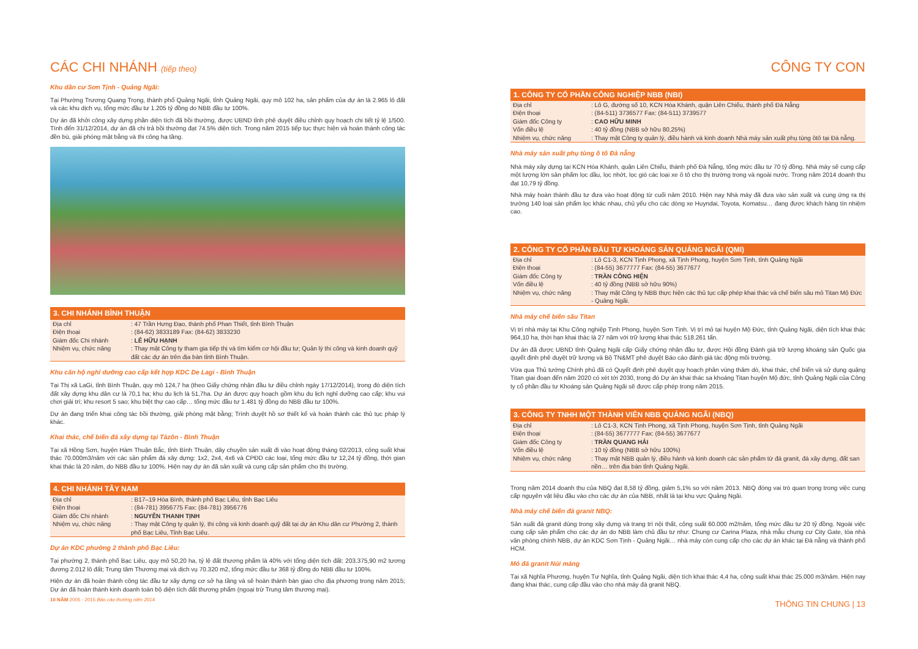CÁC CHI NHÁNH (tiếp theo)
Khu dân cư Sơn Tịnh - Quảng Ngãi:
Tại Phường Trương Quang Trọng, thành phố Quảng Ngãi, tỉnh Quảng Ngãi, quy mô 102 ha, sản phẩm của dự án là 2.965 lô đất và các khu dịch vụ, tổng mức đầu tư 1.205 tỷ đồng do NBB đầu tư 100%.
Dự án đã khởi công xây dựng phần diện tích đã bồi thường, được UBND tỉnh phê duyệt điều chỉnh quy hoạch chi tiết tỷ lệ 1/500. Tính đến 31/12/2014, dự án đã chi trả bồi thường đạt 74.5% diện tích. Trong năm 2015 tiếp tục thực hiện và hoàn thành công tác đền bù, giải phóng mặt bằng và thi công hạ tầng.
3. CHI NHÁNH BÌNH THUẬN
| Địa chỉ | : 47 Trần Hưng Đạo, thành phố Phan Thiết, tỉnh Bình Thuận |
| Điện thoại | : (84-62) 3833189 Fax: (84-62) 3833230 |
| Giám đốc Chi nhánh | : LÊ HỮU HẠNH |
| Nhiệm vụ, chức năng | : Thay mặt Công ty tham gia tiếp thị và tìm kiếm cơ hội đầu tư; Quản lý thi công và kinh doanh quỹ đất các dự án trên địa bàn tỉnh Bình Thuận. |
Khu căn hộ nghỉ dưỡng cao cấp kết hợp KDC De Lagi - Bình Thuận
Tại Thị xã LaGi, tỉnh Bình Thuận, quy mô 124,7 ha (theo Giấy chứng nhận đầu tư điều chỉnh ngày 17/12/2014), trong đó diện tích đất xây dựng khu dân cư là 70,1 ha; khu du lịch là 51,7ha. Dự án được quy hoạch gồm khu du lịch nghỉ dưỡng cao cấp; khu vui chơi giải trí; khu resort 5 sao; khu biệt thự cao cấp… tổng mức đầu tư 1.481 tỷ đồng do NBB đầu tư 100%.
Dự án đang triển khai công tác bồi thường, giải phóng mặt bằng; Trình duyệt hồ sơ thiết kế và hoàn thành các thủ tục pháp lý khác.
Khai thác, chế biến đá xây dựng tại Tàzôn - Bình Thuận
Tại xã Hồng Sơn, huyện Hàm Thuận Bắc, tỉnh Bình Thuận, dây chuyền sản xuất đi vào hoạt động tháng 02/2013, công suất khai thác 70.000m3/năm với các sản phẩm đá xây dựng: 1x2, 2x4, 4x6 và CPĐD các loại, tổng mức đầu tư 12,24 tỷ đồng, thời gian khai thác là 20 năm, do NBB đầu tư 100%. Hiện nay dự án đã sản xuất và cung cấp sản phẩm cho thị trường.
4. CHI NHÁNH TÂY NAM
| Địa chỉ | : B17–19 Hòa Bình, thành phố Bạc Liêu, tỉnh Bạc Liêu |
| Điện thoại | : (84-781) 3956775 Fax: (84-781) 3956776 |
| Giám đốc Chi nhánh | : NGUYỄN THANH TỊNH |
| Nhiệm vụ, chức năng | : Thay mặt Công ty quản lý, thi công và kinh doanh quỹ đất tại dự án Khu dân cư Phường 2, thành phố Bạc Liêu, Tỉnh Bạc Liêu. |
Dự án KDC phường 2 thành phố Bạc Liêu:
Tại phường 2, thành phố Bạc Liêu, quy mô 50,20 ha, tỷ lệ đất thương phẩm là 40% với tổng diện tích đất: 203.375,90 m2 tương đương 2.012 lô đất; Trung tâm Thương mại và dịch vụ 70.320 m2, tổng mức đầu tư 368 tỷ đồng do NBB đầu tư 100%.
Hiện dự án đã hoàn thành công tác đầu tư xây dựng cơ sở hạ tầng và sẽ hoàn thành bàn giao cho địa phương trong năm 2015; Dự án đã hoàn thành kinh doanh toàn bộ diện tích đất thương phẩm (ngoại trừ Trung tâm thương mại).
10 NĂM 2005 - 2015 Báo cáo thường niên 2014
CÔNG TY CON
1. CÔNG TY CỔ PHẦN CÔNG NGHIỆP NBB (NBI)
| Địa chỉ | : Lô G, đường số 10, KCN Hòa Khánh, quận Liên Chiểu, thành phố Đà Nẵng |
| Điện thoại | : (84-511) 3736577 Fax: (84-511) 3739577 |
| Giám đốc Công ty | : CAO HỮU MINH |
| Vốn điều lệ | : 40 tỷ đồng (NBB sở hữu 80,25%) |
| Nhiệm vụ, chức năng | : Thay mặt Công ty quản lý, điều hành và kinh doanh Nhà máy sản xuất phụ tùng ôtô tại Đà nẵng. |
Nhà máy sản xuất phụ tùng ô tô Đà nẵng
Nhà máy xây dựng tại KCN Hòa Khánh, quận Liên Chiểu, thành phố Đà Nẵng, tổng mức đầu tư 70 tỷ đồng. Nhà máy sẽ cung cấp một lượng lớn sản phẩm lọc dầu, lọc nhớt, lọc gió các loại xe ô tô cho thị trường trong và ngoài nước. Trong năm 2014 doanh thu đạt 10,79 tỷ đồng.
Nhà máy hoàn thành đầu tư đưa vào hoạt động từ cuối năm 2010. Hiện nay Nhà máy đã đưa vào sản xuất và cung ứng ra thị trường 140 loại sản phẩm lọc khác nhau, chủ yếu cho các dòng xe Huyndai, Toyota, Komatsu… đang được khách hàng tín nhiệm cao.
2. CÔNG TY CỔ PHẦN ĐẦU TƯ KHOÁNG SẢN QUẢNG NGÃI (QMI)
| Địa chỉ | : Lô C1-3, KCN Tịnh Phong, xã Tịnh Phong, huyện Sơn Tịnh, tỉnh Quảng Ngãi |
| Điện thoại | : (84-55) 3677777 Fax: (84-55) 3677677 |
| Giám đốc Công ty | : TRẦN CÔNG HIỆN |
| Vốn điều lệ | : 40 tỷ đồng (NBB sở hữu 90%) |
| Nhiệm vụ, chức năng | : Thay mặt Công ty NBB thực hiện các thủ tục cấp phép khai thác và chế biến sâu mỏ Titan Mộ Đức - Quảng Ngãi. |
Nhà máy chế biến sâu Titan
Vị trí nhà máy tại Khu Công nghiệp Tịnh Phong, huyện Sơn Tịnh. Vị trí mỏ tại huyện Mộ Đức, tỉnh Quảng Ngãi, diện tích khai thác 964,10 ha, thời hạn khai thác là 27 năm với trữ lượng khai thác 518.261 tấn.
Dự án đã được UBND tỉnh Quảng Ngãi cấp Giấy chứng nhận đầu tư, được Hội đồng Đánh giá trữ lượng khoáng sản Quốc gia quyết định phê duyệt trữ lượng và Bộ TN&MT phê duyệt Báo cáo đánh giá tác động môi trường.
Vừa qua Thủ tướng Chính phủ đã có Quyết định phê duyệt quy hoạch phân vùng thăm dò, khai thác, chế biến và sử dụng quặng Titan giai đoạn đến năm 2020 có xét tới 2030, trong đó Dự án khai thác sa khoáng Titan huyện Mộ đức, tỉnh Quảng Ngãi của Công ty cổ phần đầu tư Khoáng sản Quảng Ngãi sẽ được cấp phép trong năm 2015.
3. CÔNG TY TNHH MỘT THÀNH VIÊN NBB QUẢNG NGÃI (NBQ)
| Địa chỉ | : Lô C1-3, KCN Tịnh Phong, xã Tịnh Phong, huyện Sơn Tịnh, tỉnh Quảng Ngãi |
| Điện thoại | : (84-55) 3677777 Fax: (84-55) 3677677 |
| Giám đốc Công ty | : TRẦN QUANG HẢI |
| Vốn điều lệ | : 10 tỷ đồng (NBB sở hữu 100%) |
| Nhiệm vụ, chức năng | : Thay mặt NBB quản lý, điều hành và kinh doanh các sản phẩm từ đá granit, đá xây dựng, đất san nền… trên địa bàn tỉnh Quảng Ngãi. |
Trong năm 2014 doanh thu của NBQ đạt 8,58 tỷ đồng, giảm 5,1% so với năm 2013. NBQ đóng vai trò quan trọng trong việc cung cấp nguyên vật liệu đầu vào cho các dự án của NBB, nhất là tại khu vực Quảng Ngãi.
Nhà máy chế biến đá granit NBQ:
Sản xuất đá granit dùng trong xây dựng và trang trí nội thất, công suất 60.000 m2/năm, tổng mức đầu tư 20 tỷ đồng. Ngoài việc cung cấp sản phẩm cho các dự án do NBB làm chủ đầu tư như: Chung cư Carina Plaza, nhà mẫu chung cư City Gate, tòa nhà văn phòng chính NBB, dự án KDC Sơn Tịnh - Quảng Ngãi… nhà máy còn cung cấp cho các dự án khác tại Đà nẵng và thành phố HCM.
Mỏ đá granit Núi máng
Tại xã Nghĩa Phương, huyện Tư Nghĩa, tỉnh Quảng Ngãi, diện tích khai thác 4,4 ha, công suất khai thác 25.000 m3/năm. Hiện nay đang khai thác, cung cấp đầu vào cho nhà máy đá granit NBQ.
THÔNG TIN CHUNG | 13